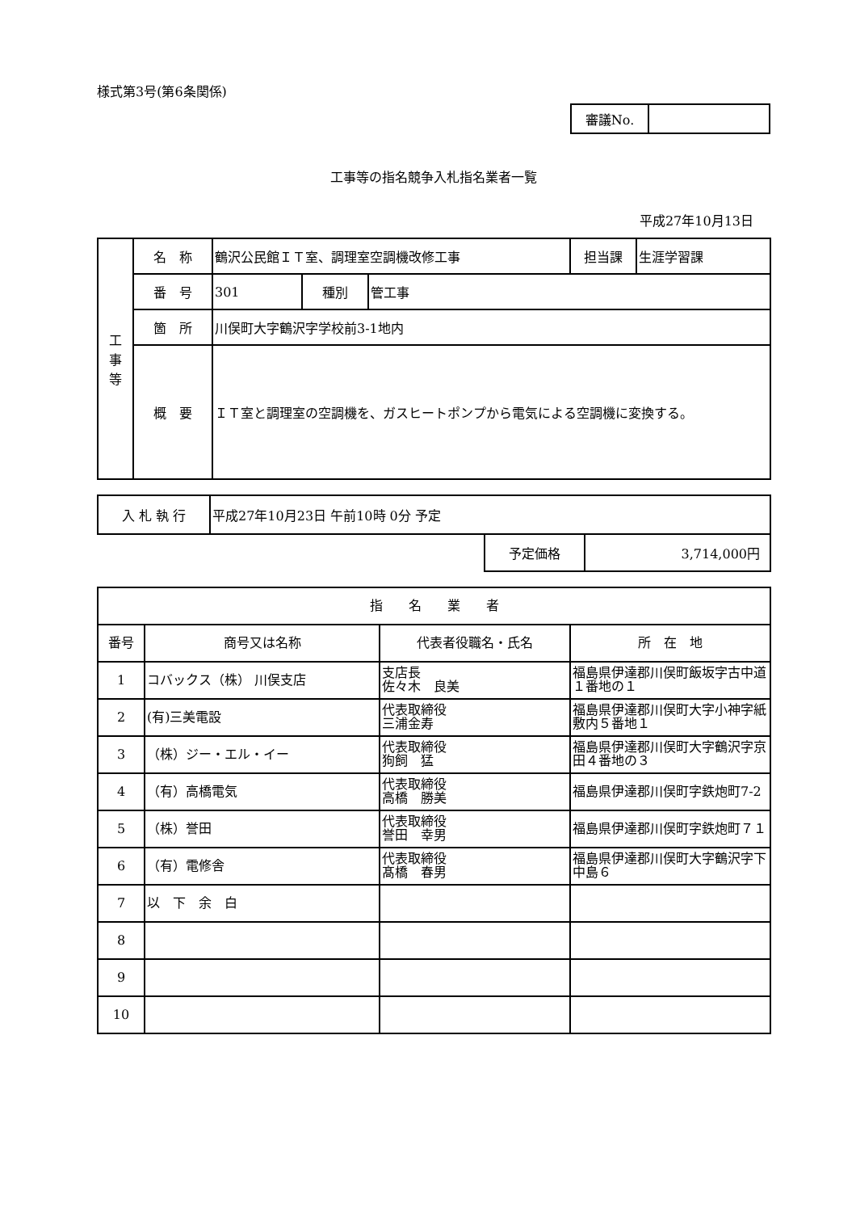様式第3号(第6条関係)
| 審議No. | |
工事等の指名競争入札指名業者一覧
平成27年10月13日
| 工 事 等 | 名 称 | 鶴沢公民館ＩＴ室、調理室空調機改修工事 | | | 担当課 | 生涯学習課 |
| | 番 号 | 301 | 種別 | 管工事 | | |
| | 箇 所 | 川俣町大字鶴沢字学校前3-1地内 | | | | |
| | 概 要 | ＩＴ室と調理室の空調機を、ガスヒートポンプから電気による空調機に変換する。 | | | | |
| 入 札 執 行 | 平成27年10月23日 午前10時 0分 予定 |
| 予定価格 | 3,714,000円 |
| 指 名 業 者 | | | |
| --- | --- | --- | --- |
| 番号 | 商号又は名称 | 代表者役職名・氏名 | 所 在 地 |
| 1 | コバックス（株） 川俣支店 | 支店長 佐々木 良美 | 福島県伊達郡川俣町飯坂字古中道１番地の１ |
| 2 | (有)三美電設 | 代表取締役 三浦金寿 | 福島県伊達郡川俣町大字小神字紙敷内５番地１ |
| 3 | （株）ジー・エル・イー | 代表取締役 狗飼 猛 | 福島県伊達郡川俣町大字鶴沢字京田４番地の３ |
| 4 | （有）高橋電気 | 代表取締役 高橋 勝美 | 福島県伊達郡川俣町字鉄炮町7-2 |
| 5 | （株）誉田 | 代表取締役 誉田 幸男 | 福島県伊達郡川俣町字鉄炮町７１ |
| 6 | （有）電修舎 | 代表取締役 髙橋 春男 | 福島県伊達郡川俣町大字鶴沢字下中島６ |
| 7 | 以 下 余 白 | | |
| 8 | | | |
| 9 | | | |
| 10 | | | |